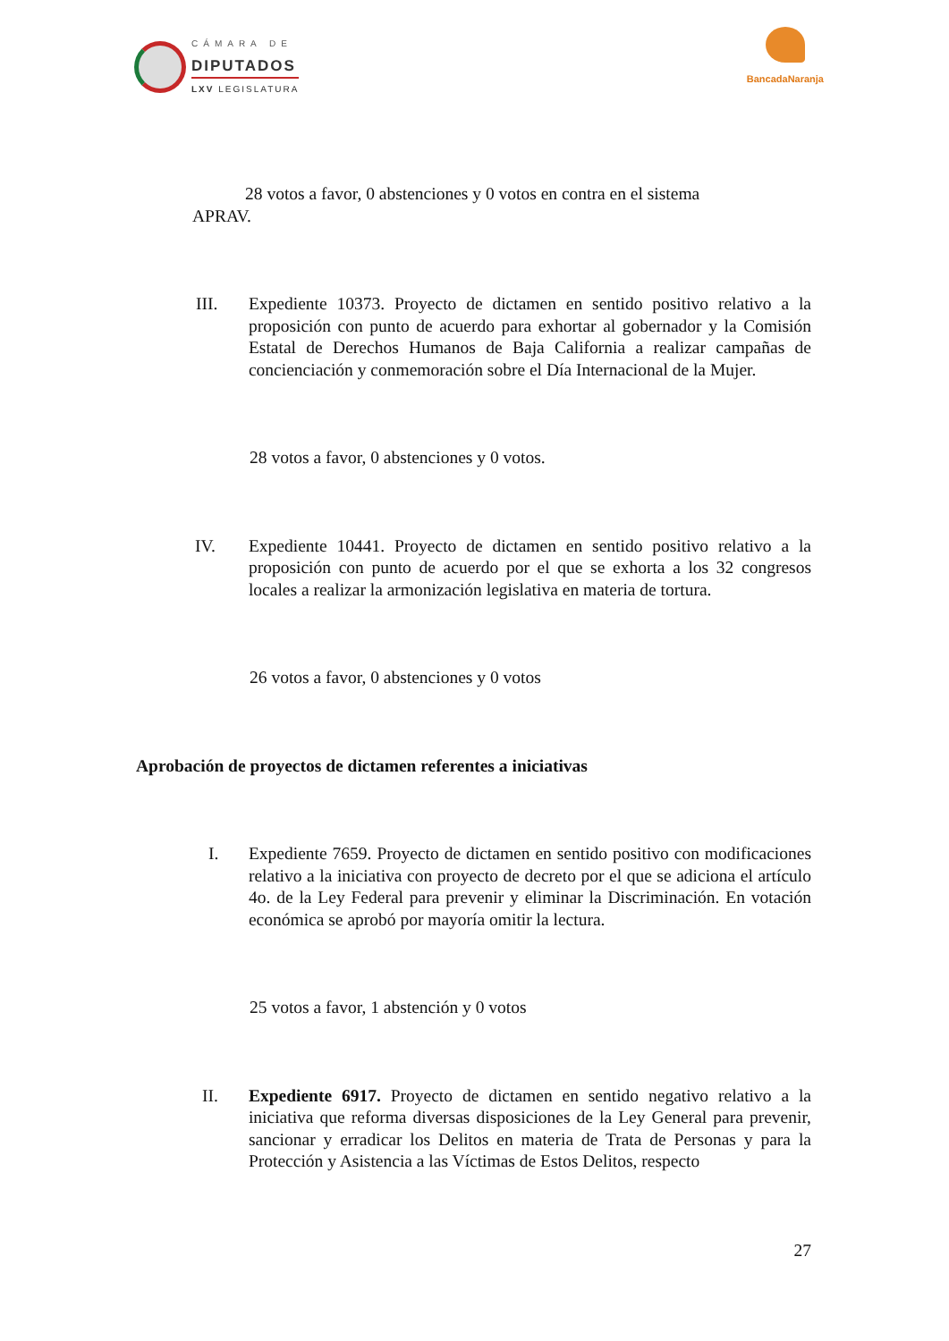CÁMARA DE
DIPUTADOS
LXV LEGISLATURA
BancadaNaranja
28 votos a favor, 0 abstenciones y 0 votos en contra en el sistema APRAV.
III. Expediente 10373. Proyecto de dictamen en sentido positivo relativo a la proposición con punto de acuerdo para exhortar al gobernador y la Comisión Estatal de Derechos Humanos de Baja California a realizar campañas de concienciación y conmemoración sobre el Día Internacional de la Mujer.
28 votos a favor, 0 abstenciones y 0 votos.
IV. Expediente 10441. Proyecto de dictamen en sentido positivo relativo a la proposición con punto de acuerdo por el que se exhorta a los 32 congresos locales a realizar la armonización legislativa en materia de tortura.
26 votos a favor, 0 abstenciones y 0 votos
Aprobación de proyectos de dictamen referentes a iniciativas
I. Expediente 7659. Proyecto de dictamen en sentido positivo con modificaciones relativo a la iniciativa con proyecto de decreto por el que se adiciona el artículo 4o. de la Ley Federal para prevenir y eliminar la Discriminación. En votación económica se aprobó por mayoría omitir la lectura.
25 votos a favor, 1 abstención y 0 votos
II. Expediente 6917. Proyecto de dictamen en sentido negativo relativo a la iniciativa que reforma diversas disposiciones de la Ley General para prevenir, sancionar y erradicar los Delitos en materia de Trata de Personas y para la Protección y Asistencia a las Víctimas de Estos Delitos, respecto
27